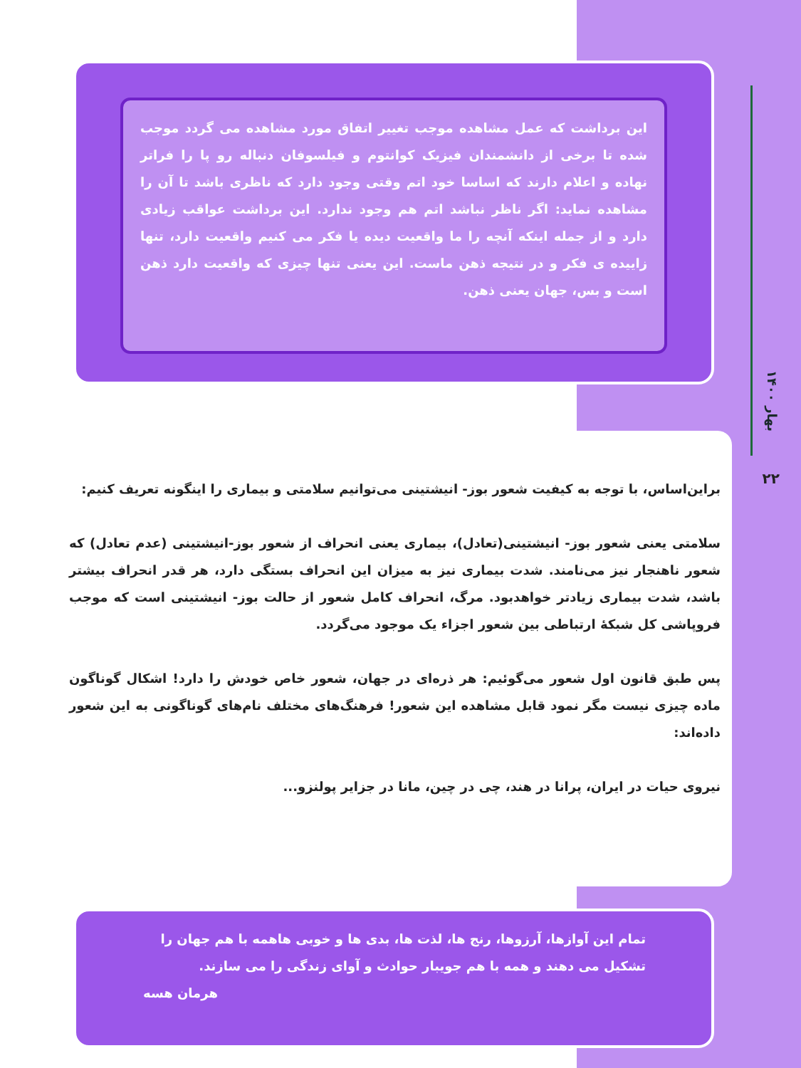بهار ۱۴۰۰
۲۲
این برداشت که عمل مشاهده موجب تغییر اتفاق مورد مشاهده می گردد موجب شده تا برخی از دانشمندان فیزیک کوانتوم و فیلسوفان دنباله رو پا را فراتر نهاده و اعلام دارند که اساسا خود اتم وقتی وجود دارد که ناظری باشد تا آن را مشاهده نماید: اگر ناظر نباشد اتم هم وجود ندارد. این برداشت عواقب زیادی دارد و از جمله اینکه آنچه را ما واقعیت دیده یا فکر می کنیم واقعیت دارد، تنها زاییده ی فکر و در نتیجه ذهن ماست. این یعنی تنها چیزی که واقعیت دارد ذهن است و بس، جهان یعنی ذهن.
براین‌اساس، با توجه به کیفیت شعور بوز- انیشتینی می‌توانیم سلامتی و بیماری را اینگونه تعریف کنیم:
سلامتی یعنی شعور بوز- انیشتینی(تعادل)، بیماری یعنی انحراف از شعور بوز-انیشتینی (عدم تعادل) که شعور ناهنجار نیز می‌نامند. شدت بیماری نیز به میزان این انحراف بستگی دارد، هر قدر انحراف بیشتر باشد، شدت بیماری زیادتر خواهدبود. مرگ، انحراف کامل شعور از حالت بوز- انیشتینی است که موجب فروپاشی کل شبکهٔ ارتباطی بین شعور اجزاء یک موجود می‌گردد.
پس طبق قانون اول شعور می‌گوئیم: هر ذره‌ای در جهان، شعور خاص خودش را دارد! اشکال گوناگون ماده چیزی نیست مگر نمود قابل مشاهده این شعور! فرهنگ‌های مختلف نام‌های گوناگونی به این شعور داده‌اند:
نیروی حیات در ایران، پرانا در هند، چی در چین، مانا در جزایر پولنزو...
تمام این آوازها، آرزوها، رنج ها، لذت ها، بدی ها و خوبی هاهمه با هم جهان را تشکیل می دهند و همه با هم جویبار حوادث و آوای زندگی را می سازند.
هرمان هسه